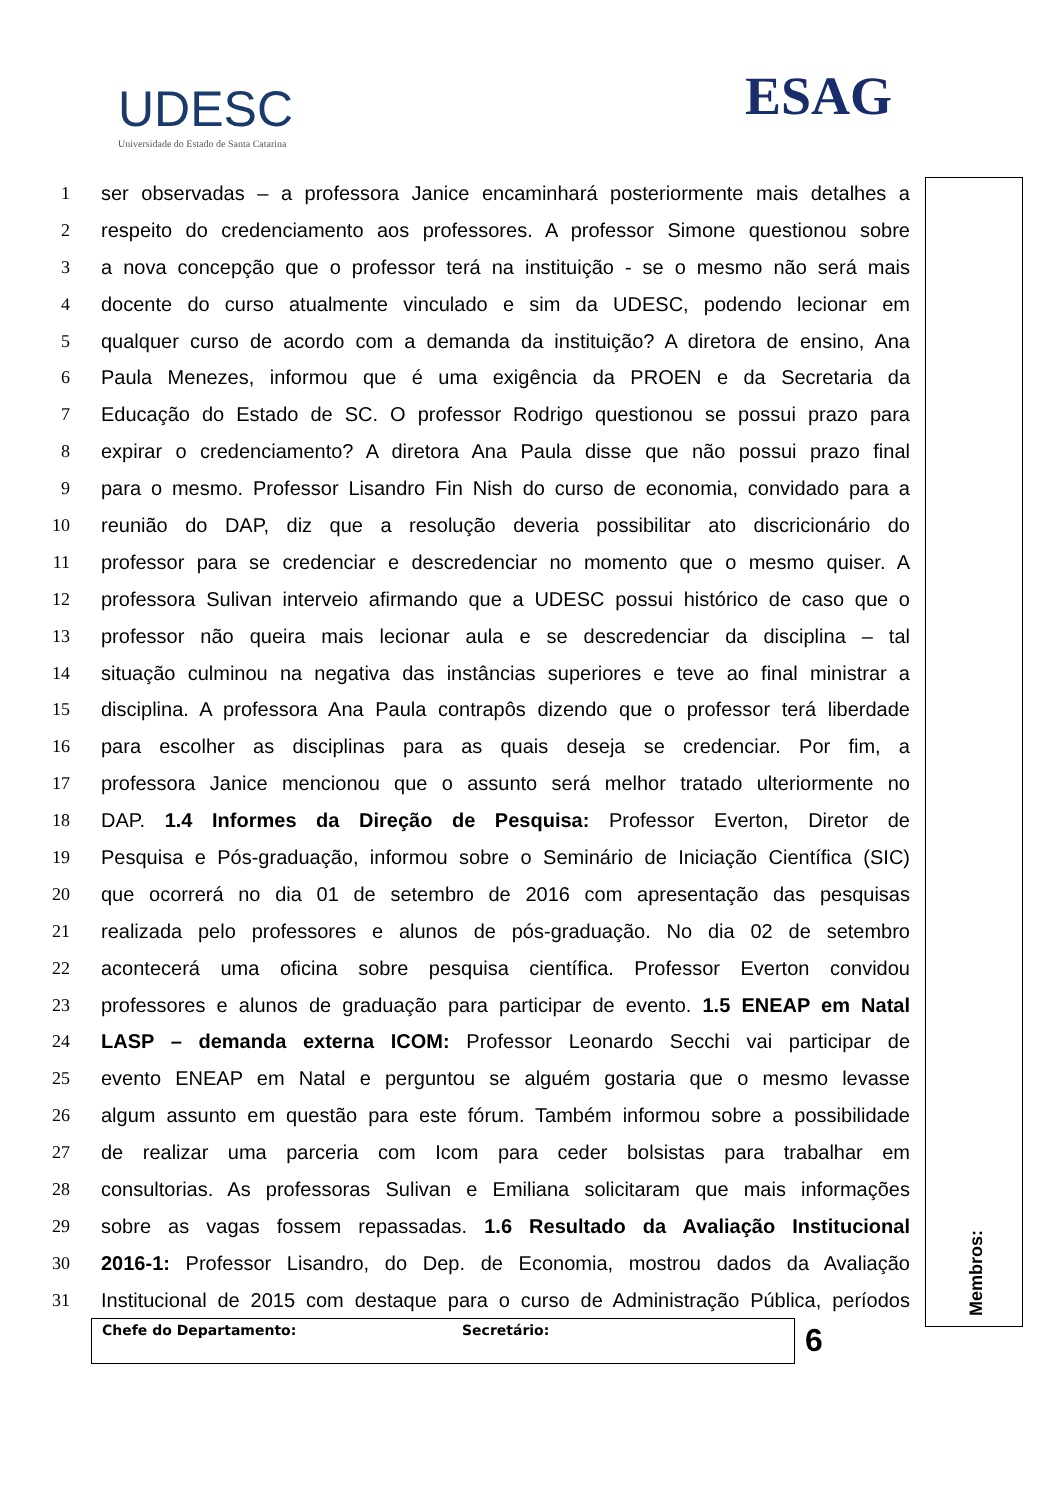UDESC
Universidade do Estado de Santa Catarina
ESAG
1 ser observadas – a professora Janice encaminhará posteriormente mais detalhes a
2 respeito do credenciamento aos professores. A professor Simone questionou sobre
3 a nova concepção que o professor terá na instituição - se o mesmo não será mais
4 docente do curso atualmente vinculado e sim da UDESC, podendo lecionar em
5 qualquer curso de acordo com a demanda da instituição? A diretora de ensino, Ana
6 Paula Menezes, informou que é uma exigência da PROEN e da Secretaria da
7 Educação do Estado de SC. O professor Rodrigo questionou se possui prazo para
8 expirar o credenciamento? A diretora Ana Paula disse que não possui prazo final
9 para o mesmo. Professor Lisandro Fin Nish do curso de economia, convidado para a
10 reunião do DAP, diz que a resolução deveria possibilitar ato discricionário do
11 professor para se credenciar e descredenciar no momento que o mesmo quiser. A
12 professora Sulivan interveio afirmando que a UDESC possui histórico de caso que o
13 professor não queira mais lecionar aula e se descredenciar da disciplina – tal
14 situação culminou na negativa das instâncias superiores e teve ao final ministrar a
15 disciplina. A professora Ana Paula contrapôs dizendo que o professor terá liberdade
16 para escolher as disciplinas para as quais deseja se credenciar. Por fim, a
17 professora Janice mencionou que o assunto será melhor tratado ulteriormente no
18 DAP. 1.4 Informes da Direção de Pesquisa: Professor Everton, Diretor de
19 Pesquisa e Pós-graduação, informou sobre o Seminário de Iniciação Científica (SIC)
20 que ocorrerá no dia 01 de setembro de 2016 com apresentação das pesquisas
21 realizada pelo professores e alunos de pós-graduação. No dia 02 de setembro
22 acontecerá uma oficina sobre pesquisa científica. Professor Everton convidou
23 professores e alunos de graduação para participar de evento. 1.5 ENEAP em Natal
24 LASP – demanda externa ICOM: Professor Leonardo Secchi vai participar de
25 evento ENEAP em Natal e perguntou se alguém gostaria que o mesmo levasse
26 algum assunto em questão para este fórum. Também informou sobre a possibilidade
27 de realizar uma parceria com Icom para ceder bolsistas para trabalhar em
28 consultorias. As professoras Sulivan e Emiliana solicitaram que mais informações
29 sobre as vagas fossem repassadas. 1.6 Resultado da Avaliação Institucional
30 2016-1: Professor Lisandro, do Dep. de Economia, mostrou dados da Avaliação
31 Institucional de 2015 com destaque para o curso de Administração Pública, períodos
Membros:
Chefe do Departamento: Secretário: 6